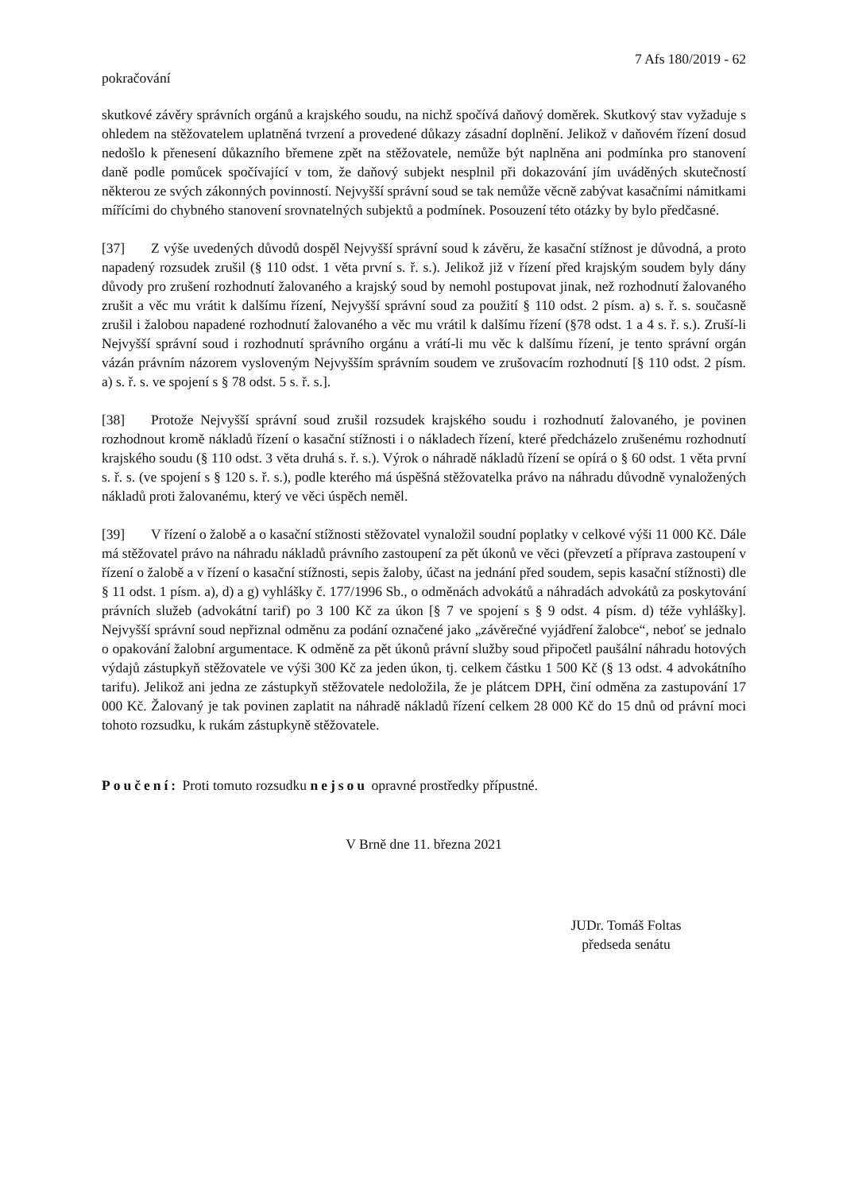7 Afs 180/2019 - 62
pokračování
skutkové závěry správních orgánů a krajského soudu, na nichž spočívá daňový doměrek. Skutkový stav vyžaduje s ohledem na stěžovatelem uplatněná tvrzení a provedené důkazy zásadní doplnění. Jelikož v daňovém řízení dosud nedošlo k přenesení důkazního břemene zpět na stěžovatele, nemůže být naplněna ani podmínka pro stanovení daně podle pomůcek spočívající v tom, že daňový subjekt nesplnil při dokazování jím uváděných skutečností některou ze svých zákonných povinností. Nejvyšší správní soud se tak nemůže věcně zabývat kasačními námitkami mířícími do chybného stanovení srovnatelných subjektů a podmínek. Posouzení této otázky by bylo předčasné.
[37] Z výše uvedených důvodů dospěl Nejvyšší správní soud k závěru, že kasační stížnost je důvodná, a proto napadený rozsudek zrušil (§ 110 odst. 1 věta první s. ř. s.). Jelikož již v řízení před krajským soudem byly dány důvody pro zrušení rozhodnutí žalovaného a krajský soud by nemohl postupovat jinak, než rozhodnutí žalovaného zrušit a věc mu vrátit k dalšímu řízení, Nejvyšší správní soud za použití § 110 odst. 2 písm. a) s. ř. s. současně zrušil i žalobou napadené rozhodnutí žalovaného a věc mu vrátil k dalšímu řízení (§78 odst. 1 a 4 s. ř. s.). Zruší-li Nejvyšší správní soud i rozhodnutí správního orgánu a vrátí-li mu věc k dalšímu řízení, je tento správní orgán vázán právním názorem vysloveným Nejvyšším správním soudem ve zrušovacím rozhodnutí [§ 110 odst. 2 písm. a) s. ř. s. ve spojení s § 78 odst. 5 s. ř. s.].
[38] Protože Nejvyšší správní soud zrušil rozsudek krajského soudu i rozhodnutí žalovaného, je povinen rozhodnout kromě nákladů řízení o kasační stížnosti i o nákladech řízení, které předcházelo zrušenému rozhodnutí krajského soudu (§ 110 odst. 3 věta druhá s. ř. s.). Výrok o náhradě nákladů řízení se opírá o § 60 odst. 1 věta první s. ř. s. (ve spojení s § 120 s. ř. s.), podle kterého má úspěšná stěžovatelka právo na náhradu důvodně vynaložených nákladů proti žalovanému, který ve věci úspěch neměl.
[39] V řízení o žalobě a o kasační stížnosti stěžovatel vynaložil soudní poplatky v celkové výši 11 000 Kč. Dále má stěžovatel právo na náhradu nákladů právního zastoupení za pět úkonů ve věci (převzetí a příprava zastoupení v řízení o žalobě a v řízení o kasační stížnosti, sepis žaloby, účast na jednání před soudem, sepis kasační stížnosti) dle § 11 odst. 1 písm. a), d) a g) vyhlášky č. 177/1996 Sb., o odměnách advokátů a náhradách advokátů za poskytování právních služeb (advokátní tarif) po 3 100 Kč za úkon [§ 7 ve spojení s § 9 odst. 4 písm. d) téže vyhlášky]. Nejvyšší správní soud nepřiznal odměnu za podání označené jako „závěrečné vyjádření žalobce“, neboť se jednalo o opakování žalobní argumentace. K odměně za pět úkonů právní služby soud připočetl paušální náhradu hotových výdajů zástupkyň stěžovatele ve výši 300 Kč za jeden úkon, tj. celkem částku 1 500 Kč (§ 13 odst. 4 advokátního tarifu). Jelikož ani jedna ze zástupkyň stěžovatele nedoložila, že je plátcem DPH, činí odměna za zastupování 17 000 Kč. Žalovaný je tak povinen zaplatit na náhradě nákladů řízení celkem 28 000 Kč do 15 dnů od právní moci tohoto rozsudku, k rukám zástupkyně stěžovatele.
Poučení: Proti tomuto rozsudku nejsou opravné prostředky přípustné.
V Brně dne 11. března 2021
JUDr. Tomáš Foltas
předseda senátu